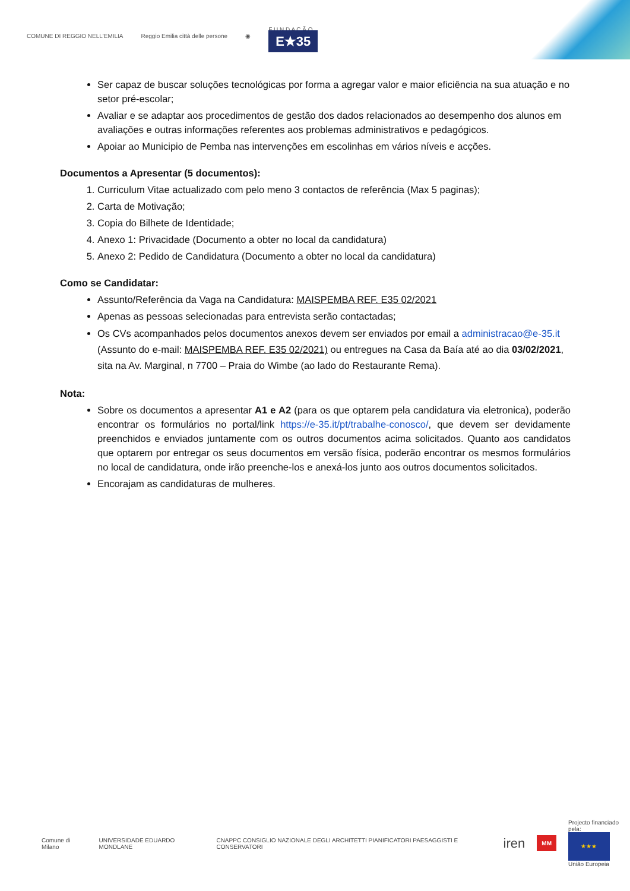COMUNE DI REGGIO NELL'EMILIA Reggio Emilia città delle persone ◉ F U N D A Ç Ã O
E★35
Ser capaz de buscar soluções tecnológicas por forma a agregar valor e maior eficiência na sua atuação e no setor pré-escolar;
Avaliar e se adaptar aos procedimentos de gestão dos dados relacionados ao desempenho dos alunos em avaliações e outras informações referentes aos problemas administrativos e pedagógicos.
Apoiar ao Municipio de Pemba nas intervenções em escolinhas em vários níveis e acções.
Documentos a Apresentar (5 documentos):
1. Curriculum Vitae actualizado com pelo meno 3 contactos de referência (Max 5 paginas);
2. Carta de Motivação;
3. Copia do Bilhete de Identidade;
4. Anexo 1: Privacidade (Documento a obter no local da candidatura)
5. Anexo 2: Pedido de Candidatura (Documento a obter no local da candidatura)
Como se Candidatar:
Assunto/Referência da Vaga na Candidatura: MAISPEMBA REF. E35 02/2021
Apenas as pessoas selecionadas para entrevista serão contactadas;
Os CVs acompanhados pelos documentos anexos devem ser enviados por email a administracao@e-35.it (Assunto do e-mail: MAISPEMBA REF. E35 02/2021) ou entregues na Casa da Baía até ao dia 03/02/2021, sita na Av. Marginal, n 7700 – Praia do Wimbe (ao lado do Restaurante Rema).
Nota:
Sobre os documentos a apresentar A1 e A2 (para os que optarem pela candidatura via eletronica), poderão encontrar os formulários no portal/link https://e-35.it/pt/trabalhe-conosco/, que devem ser devidamente preenchidos e enviados juntamente com os outros documentos acima solicitados. Quanto aos candidatos que optarem por entregar os seus documentos em versão física, poderão encontrar os mesmos formulários no local de candidatura, onde irão preenche-los e anexá-los junto aos outros documentos solicitados.
Encorajam as candidaturas de mulheres.
Comune di Milano UNIVERSIDADE EDUARDO MONDLANE CNAPPC CONSIGLIO NAZIONALE DEGLI ARCHITETTI PIANIFICATORI PAESAGGISTI E CONSERVATORI iren MM Projecto financiado pela:
★★★
União Europeia